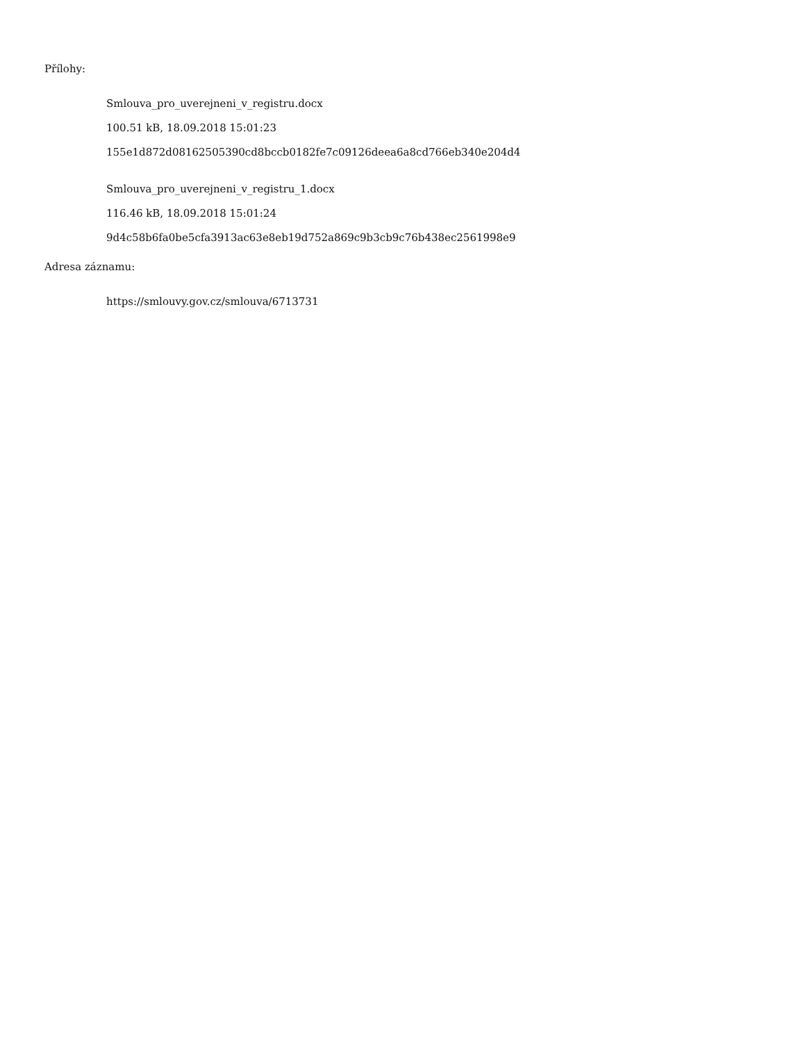Přílohy:
Smlouva_pro_uverejneni_v_registru.docx
100.51 kB, 18.09.2018 15:01:23
155e1d872d08162505390cd8bccb0182fe7c09126deea6a8cd766eb340e204d4
Smlouva_pro_uverejneni_v_registru_1.docx
116.46 kB, 18.09.2018 15:01:24
9d4c58b6fa0be5cfa3913ac63e8eb19d752a869c9b3cb9c76b438ec2561998e9
Adresa záznamu:
https://smlouvy.gov.cz/smlouva/6713731